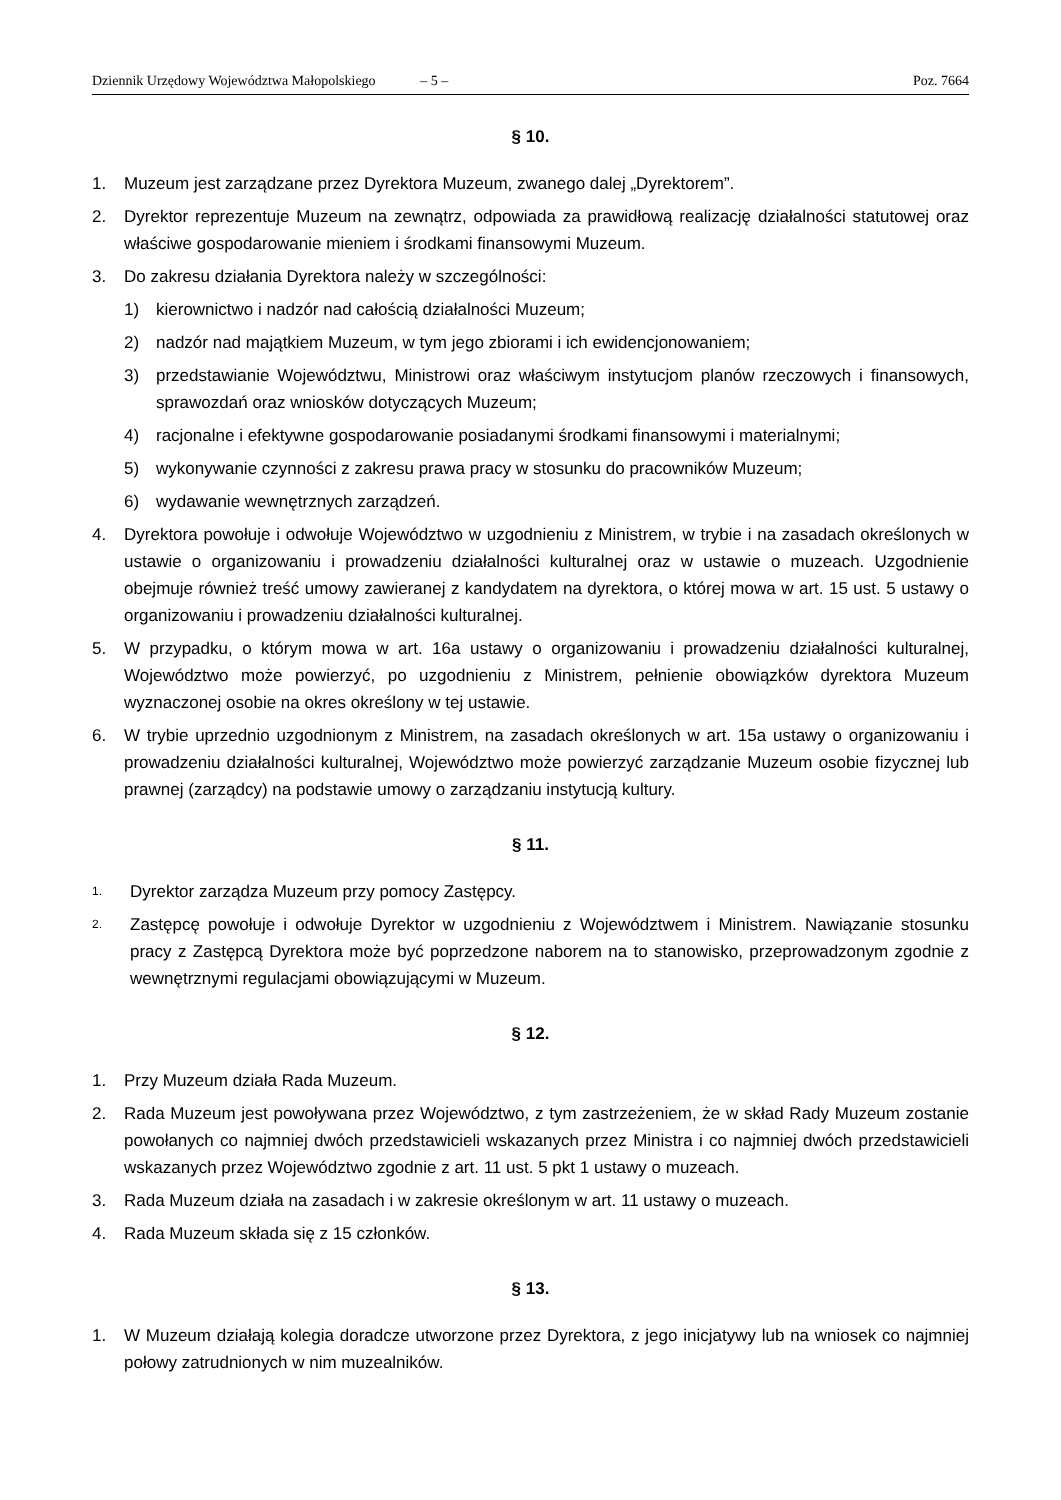Dziennik Urzędowy Województwa Małopolskiego – 5 – Poz. 7664
§ 10.
1. Muzeum jest zarządzane przez Dyrektora Muzeum, zwanego dalej „Dyrektorem”.
2. Dyrektor reprezentuje Muzeum na zewnątrz, odpowiada za prawidłową realizację działalności statutowej oraz właściwe gospodarowanie mieniem i środkami finansowymi Muzeum.
3. Do zakresu działania Dyrektora należy w szczególności:
1) kierownictwo i nadzór nad całością działalności Muzeum;
2) nadzór nad majątkiem Muzeum, w tym jego zbiorami i ich ewidencjonowaniem;
3) przedstawianie Województwu, Ministrowi oraz właściwym instytucjom planów rzeczowych i finansowych, sprawozdań oraz wniosków dotyczących Muzeum;
4) racjonalne i efektywne gospodarowanie posiadanymi środkami finansowymi i materialnymi;
5) wykonywanie czynności z zakresu prawa pracy w stosunku do pracowników Muzeum;
6) wydawanie wewnętrznych zarządzeń.
4. Dyrektora powołuje i odwołuje Województwo w uzgodnieniu z Ministrem, w trybie i na zasadach określonych w ustawie o organizowaniu i prowadzeniu działalności kulturalnej oraz w ustawie o muzeach. Uzgodnienie obejmuje również treść umowy zawieranej z kandydatem na dyrektora, o której mowa w art. 15 ust. 5 ustawy o organizowaniu i prowadzeniu działalności kulturalnej.
5. W przypadku, o którym mowa w art. 16a ustawy o organizowaniu i prowadzeniu działalności kulturalnej, Województwo może powierzyć, po uzgodnieniu z Ministrem, pełnienie obowiązków dyrektora Muzeum wyznaczonej osobie na okres określony w tej ustawie.
6. W trybie uprzednio uzgodnionym z Ministrem, na zasadach określonych w art. 15a ustawy o organizowaniu i prowadzeniu działalności kulturalnej, Województwo może powierzyć zarządzanie Muzeum osobie fizycznej lub prawnej (zarządcy) na podstawie umowy o zarządzaniu instytucją kultury.
§ 11.
1. Dyrektor zarządza Muzeum przy pomocy Zastępcy.
2. Zastępcę powołuje i odwołuje Dyrektor w uzgodnieniu z Województwem i Ministrem. Nawiązanie stosunku pracy z Zastępcą Dyrektora może być poprzedzone naborem na to stanowisko, przeprowadzonym zgodnie z wewnętrznymi regulacjami obowiązującymi w Muzeum.
§ 12.
1. Przy Muzeum działa Rada Muzeum.
2. Rada Muzeum jest powoływana przez Województwo, z tym zastrzeżeniem, że w skład Rady Muzeum zostanie powołanych co najmniej dwóch przedstawicieli wskazanych przez Ministra i co najmniej dwóch przedstawicieli wskazanych przez Województwo zgodnie z art. 11 ust. 5 pkt 1 ustawy o muzeach.
3. Rada Muzeum działa na zasadach i w zakresie określonym w art. 11 ustawy o muzeach.
4. Rada Muzeum składa się z 15 członków.
§ 13.
1. W Muzeum działają kolegia doradcze utworzone przez Dyrektora, z jego inicjatywy lub na wniosek co najmniej połowy zatrudnionych w nim muzealników.